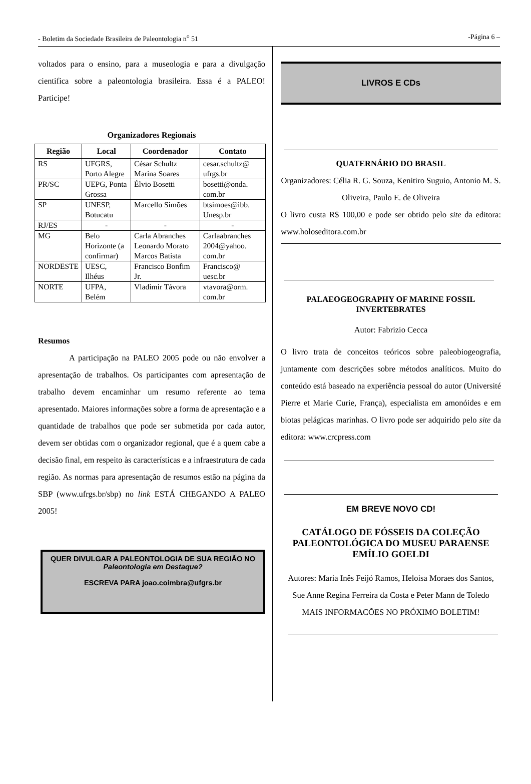- Boletim da Sociedade Brasileira de Paleontologia n<sup>o</sup> 51 -Página 6 –
voltados para o ensino, para a museologia e para a divulgação cientifica sobre a paleontologia brasileira. Essa é a PALEO! Participe!
Organizadores Regionais
| Região | Local | Coordenador | Contato |
| --- | --- | --- | --- |
| RS | UFGRS, Porto Alegre | César Schultz Marina Soares | cesar.schultz@ ufrgs.br |
| PR/SC | UEPG, Ponta Grossa | Élvio Bosetti | bosetti@onda. com.br |
| SP | UNESP, Botucatu | Marcello Simões | btsimoes@ibb. Unesp.br |
| RJ/ES | - | - | - |
| MG | Belo Horizonte (a confirmar) | Carla Abranches Leonardo Morato Marcos Batista | Carlaabranches 2004@yahoo. com.br |
| NORDESTE | UESC, Ilhéus | Francisco Bonfim Jr. | Francisco@ uesc.br |
| NORTE | UFPA, Belém | Vladimir Távora | vtavora@orm. com.br |
Resumos
A participação na PALEO 2005 pode ou não envolver a apresentação de trabalhos. Os participantes com apresentação de trabalho devem encaminhar um resumo referente ao tema apresentado. Maiores informações sobre a forma de apresentação e a quantidade de trabalhos que pode ser submetida por cada autor, devem ser obtidas com o organizador regional, que é a quem cabe a decisão final, em respeito às características e a infraestrutura de cada região. As normas para apresentação de resumos estão na página da SBP (www.ufrgs.br/sbp) no link ESTÁ CHEGANDO A PALEO 2005!
QUER DIVULGAR A PALEONTOLOGIA DE SUA REGIÃO NO Paleontologia em Destaque?
ESCREVA PARA joao.coimbra@ufgrs.br
LIVROS E CDs
QUATERNÁRIO DO BRASIL
Organizadores: Célia R. G. Souza, Kenitiro Suguio, Antonio M. S. Oliveira, Paulo E. de Oliveira
O livro custa R$ 100,00 e pode ser obtido pelo site da editora: www.holoseditora.com.br
PALAEOGEOGRAPHY OF MARINE FOSSIL INVERTEBRATES
Autor: Fabrizio Cecca
O livro trata de conceitos teóricos sobre paleobiogeografia, juntamente com descrições sobre métodos analíticos. Muito do conteúdo está baseado na experiência pessoal do autor (Université Pierre et Marie Curie, França), especialista em amonóides e em biotas pelágicas marinhas. O livro pode ser adquirido pelo site da editora: www.crcpress.com
EM BREVE NOVO CD!
CATÁLOGO DE FÓSSEIS DA COLEÇÃO PALEONTOLÓGICA DO MUSEU PARAENSE EMÍLIO GOELDI
Autores: Maria Inês Feijó Ramos, Heloisa Moraes dos Santos, Sue Anne Regina Ferreira da Costa e Peter Mann de Toledo
MAIS INFORMACÕES NO PRÓXIMO BOLETIM!